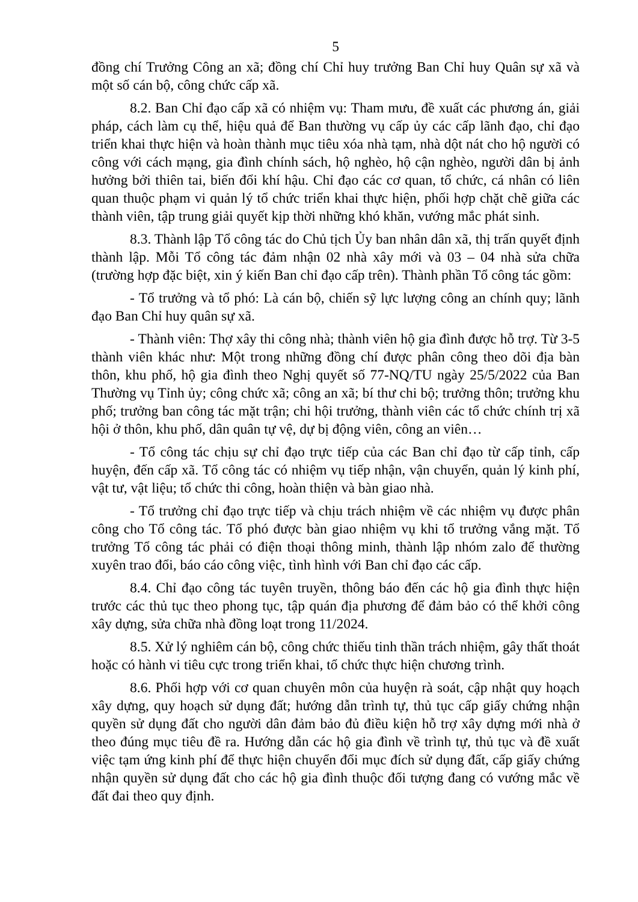5
đồng chí Trưởng Công an xã; đồng chí Chỉ huy trưởng Ban Chỉ huy Quân sự xã và một số cán bộ, công chức cấp xã.
8.2. Ban Chỉ đạo cấp xã có nhiệm vụ: Tham mưu, đề xuất các phương án, giải pháp, cách làm cụ thể, hiệu quả để Ban thường vụ cấp ủy các cấp lãnh đạo, chỉ đạo triển khai thực hiện và hoàn thành mục tiêu xóa nhà tạm, nhà dột nát cho hộ người có công với cách mạng, gia đình chính sách, hộ nghèo, hộ cận nghèo, người dân bị ảnh hưởng bởi thiên tai, biến đổi khí hậu. Chỉ đạo các cơ quan, tổ chức, cá nhân có liên quan thuộc phạm vi quản lý tổ chức triển khai thực hiện, phối hợp chặt chẽ giữa các thành viên, tập trung giải quyết kịp thời những khó khăn, vướng mắc phát sinh.
8.3. Thành lập Tổ công tác do Chủ tịch Ủy ban nhân dân xã, thị trấn quyết định thành lập. Mỗi Tổ công tác đảm nhận 02 nhà xây mới và 03 – 04 nhà sửa chữa (trường hợp đặc biệt, xin ý kiến Ban chỉ đạo cấp trên). Thành phần Tổ công tác gồm:
- Tổ trưởng và tổ phó: Là cán bộ, chiến sỹ lực lượng công an chính quy; lãnh đạo Ban Chỉ huy quân sự xã.
- Thành viên: Thợ xây thi công nhà; thành viên hộ gia đình được hỗ trợ. Từ 3-5 thành viên khác như: Một trong những đồng chí được phân công theo dõi địa bàn thôn, khu phố, hộ gia đình theo Nghị quyết số 77-NQ/TU ngày 25/5/2022 của Ban Thường vụ Tỉnh ủy; công chức xã; công an xã; bí thư chi bộ; trưởng thôn; trưởng khu phố; trưởng ban công tác mặt trận; chi hội trưởng, thành viên các tổ chức chính trị xã hội ở thôn, khu phố, dân quân tự vệ, dự bị động viên, công an viên…
- Tổ công tác chịu sự chỉ đạo trực tiếp của các Ban chỉ đạo từ cấp tỉnh, cấp huyện, đến cấp xã. Tổ công tác có nhiệm vụ tiếp nhận, vận chuyển, quản lý kinh phí, vật tư, vật liệu; tổ chức thi công, hoàn thiện và bàn giao nhà.
- Tổ trưởng chỉ đạo trực tiếp và chịu trách nhiệm về các nhiệm vụ được phân công cho Tổ công tác. Tổ phó được bàn giao nhiệm vụ khi tổ trưởng vắng mặt. Tổ trưởng Tổ công tác phải có điện thoại thông minh, thành lập nhóm zalo để thường xuyên trao đổi, báo cáo công việc, tình hình với Ban chỉ đạo các cấp.
8.4. Chỉ đạo công tác tuyên truyền, thông báo đến các hộ gia đình thực hiện trước các thủ tục theo phong tục, tập quán địa phương để đảm bảo có thể khởi công xây dựng, sửa chữa nhà đồng loạt trong 11/2024.
8.5. Xử lý nghiêm cán bộ, công chức thiếu tinh thần trách nhiệm, gây thất thoát hoặc có hành vi tiêu cực trong triển khai, tổ chức thực hiện chương trình.
8.6. Phối hợp với cơ quan chuyên môn của huyện rà soát, cập nhật quy hoạch xây dựng, quy hoạch sử dụng đất; hướng dẫn trình tự, thủ tục cấp giấy chứng nhận quyền sử dụng đất cho người dân đảm bảo đủ điều kiện hỗ trợ xây dựng mới nhà ở theo đúng mục tiêu đề ra. Hướng dẫn các hộ gia đình về trình tự, thủ tục và đề xuất việc tạm ứng kinh phí để thực hiện chuyển đổi mục đích sử dụng đất, cấp giấy chứng nhận quyền sử dụng đất cho các hộ gia đình thuộc đối tượng đang có vướng mắc về đất đai theo quy định.